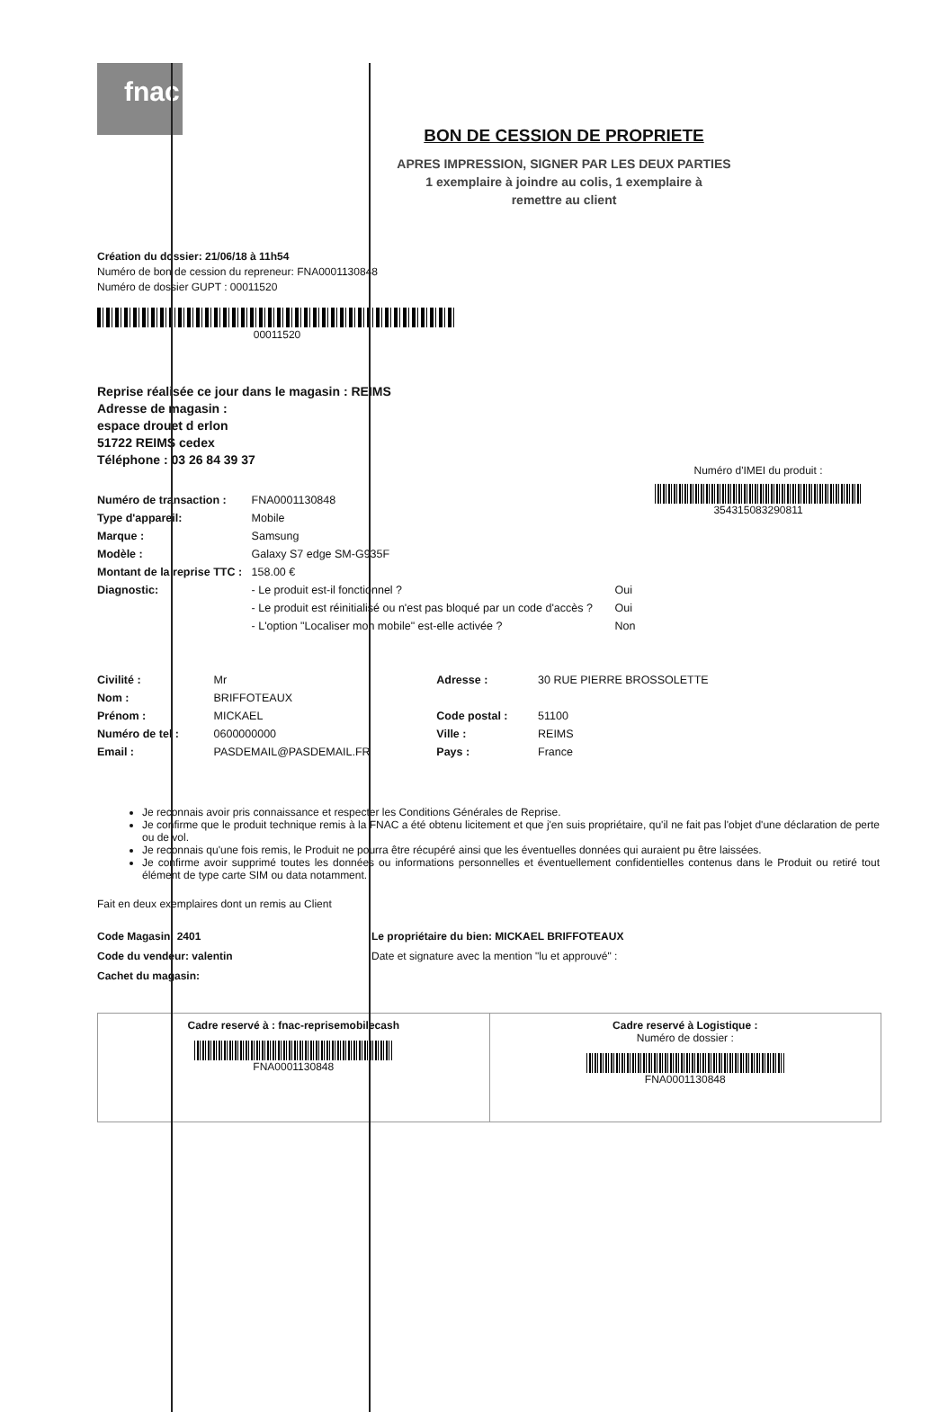fnac
BON DE CESSION DE PROPRIETE
APRES IMPRESSION, SIGNER PAR LES DEUX PARTIES
1 exemplaire à joindre au colis, 1 exemplaire à
remettre au client
Création du dossier: 21/06/18 à 11h54
Numéro de bon de cession du repreneur: FNA0001130848
Numéro de dossier GUPT : 00011520
00011520
Reprise réalisée ce jour dans le magasin : REIMS
Adresse de magasin :
espace drouet d erlon
51722 REIMS cedex
Téléphone : 03 26 84 39 37
| Numéro de transaction : | FNA0001130848 | |
| Type d'appareil: | Mobile | |
| Marque : | Samsung | |
| Modèle : | Galaxy S7 edge SM-G935F | |
| Montant de la reprise TTC : | 158.00 € | |
| Diagnostic: | - Le produit est-il fonctionnel ? | Oui |
| | - Le produit est réinitialisé ou n'est pas bloqué par un code d'accès ? | Oui |
| | - L'option "Localiser mon mobile" est-elle activée ? | Non |
Numéro d'IMEI du produit :
354315083290811
| Civilité : | Mr | Adresse : | 30 RUE PIERRE BROSSOLETTE |
| Nom : | BRIFFOTEAUX | | |
| Prénom : | MICKAEL | Code postal : | 51100 |
| Numéro de tel : | 0600000000 | Ville : | REIMS |
| Email : | PASDEMAIL@PASDEMAIL.FR | Pays : | France |
Je reconnais avoir pris connaissance et respecter les Conditions Générales de Reprise.
Je confirme que le produit technique remis à la FNAC a été obtenu licitement et que j'en suis propriétaire, qu'il ne fait pas l'objet d'une déclaration de perte ou de vol.
Je reconnais qu'une fois remis, le Produit ne pourra être récupéré ainsi que les éventuelles données qui auraient pu être laissées.
Je confirme avoir supprimé toutes les données ou informations personnelles et éventuellement confidentielles contenus dans le Produit ou retiré tout élément de type carte SIM ou data notamment.
Fait en deux exemplaires dont un remis au Client
Code Magasin: 2401
Code du vendeur: valentin
Cachet du magasin:
Le propriétaire du bien: MICKAEL BRIFFOTEAUX
Date et signature avec la mention "lu et approuvé" :
Cadre reservé à : fnac-reprisemobilecash
FNA0001130848
Cadre reservé à Logistique :
Numéro de dossier :
FNA0001130848